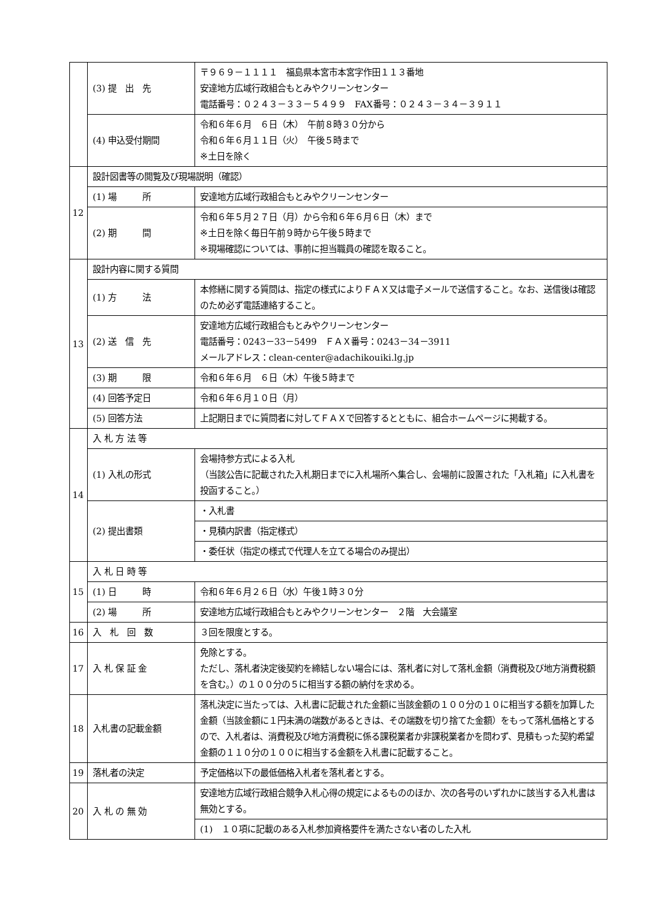| | (3) 提 出 先 | 〒９６９－１１１１ 福島県本宮市本宮字作田１１３番地 安達地方広域行政組合もとみやクリーンセンター 電話番号：０２４３－３３－５４９９ FAX番号：０２４３－３４－３９１１ |
| | (4) 申込受付期間 | 令和６年６月 ６日（木） 午前８時３０分から 令和６年６月１１日（火） 午後５時まで ※土日を除く |
| 12 | 設計図書等の閲覧及び現場説明（確認） | |
| | (1) 場 所 | 安達地方広域行政組合もとみやクリーンセンター |
| | (2) 期 間 | 令和６年５月２７日（月）から令和６年６月６日（木）まで ※土日を除く毎日午前９時から午後５時まで ※現場確認については、事前に担当職員の確認を取ること。 |
| 13 | 設計内容に関する質問 | |
| | (1) 方 法 | 本修繕に関する質問は、指定の様式によりＦＡＸ又は電子メールで送信すること。なお、送信後は確認のため必ず電話連絡すること。 |
| | (2) 送 信 先 | 安達地方広域行政組合もとみやクリーンセンター 電話番号：0243－33－5499 ＦＡＸ番号：0243－34－3911 メールアドレス：clean-center@adachikouiki.lg.jp |
| | (3) 期 限 | 令和６年６月 ６日（木）午後５時まで |
| | (4) 回答予定日 | 令和６年６月１０日（月） |
| | (5) 回答方法 | 上記期日までに質問者に対してＦＡＸで回答するとともに、組合ホームページに掲載する。 |
| 14 | 入 札 方 法 等 | |
| | (1) 入札の形式 | 会場持参方式による入札 （当該公告に記載された入札期日までに入札場所へ集合し、会場前に設置された「入札箱」に入札書を投函すること。） |
| | (2) 提出書類 | ・入札書 |
| | | ・見積内訳書（指定様式） |
| | | ・委任状（指定の様式で代理人を立てる場合のみ提出） |
| 15 | 入 札 日 時 等 | |
| | (1) 日 時 | 令和６年６月２６日（水）午後１時３０分 |
| | (2) 場 所 | 安達地方広域行政組合もとみやクリーンセンター ２階 大会議室 |
| 16 | 入 札 回 数 | ３回を限度とする。 |
| 17 | 入 札 保 証 金 | 免除とする。 ただし、落札者決定後契約を締結しない場合には、落札者に対して落札金額（消費税及び地方消費税額を含む。）の１００分の５に相当する額の納付を求める。 |
| 18 | 入札書の記載金額 | 落札決定に当たっては、入札書に記載された金額に当該金額の１００分の１０に相当する額を加算した金額（当該金額に１円未満の端数があるときは、その端数を切り捨てた金額）をもって落札価格とするので、入札者は、消費税及び地方消費税に係る課税業者か非課税業者かを問わず、見積もった契約希望金額の１１０分の１００に相当する金額を入札書に記載すること。 |
| 19 | 落札者の決定 | 予定価格以下の最低価格入札者を落札者とする。 |
| 20 | 入 札 の 無 効 | 安達地方広域行政組合競争入札心得の規定によるもののほか、次の各号のいずれかに該当する入札書は無効とする。 |
| | | (1) １０項に記載のある入札参加資格要件を満たさない者のした入札 |